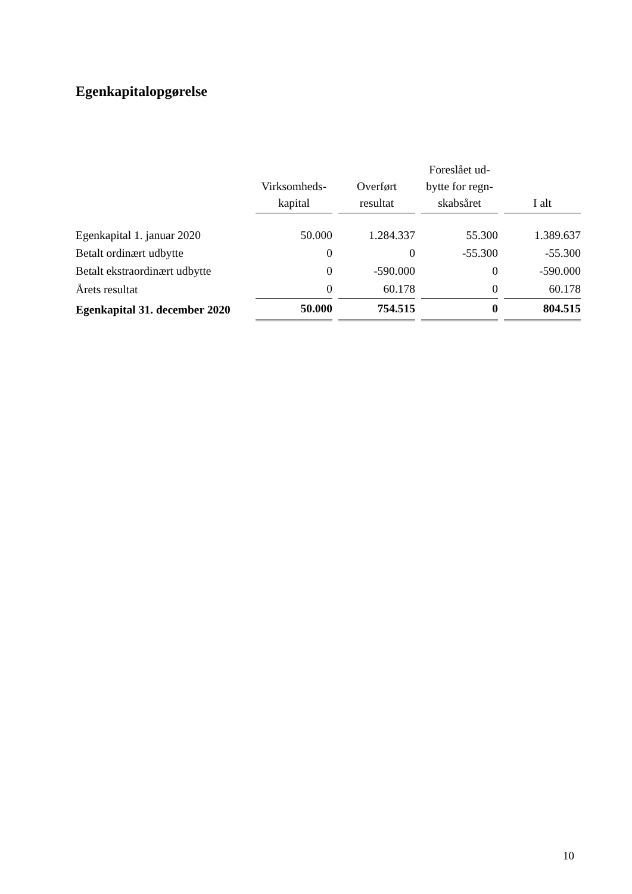Egenkapitalopgørelse
| | Virksomheds- kapital | Overført resultat | Foreslået ud- bytte for regn- skabsåret | I alt |
| --- | --- | --- | --- | --- |
| Egenkapital 1. januar 2020 | 50.000 | 1.284.337 | 55.300 | 1.389.637 |
| Betalt ordinært udbytte | 0 | 0 | -55.300 | -55.300 |
| Betalt ekstraordinært udbytte | 0 | -590.000 | 0 | -590.000 |
| Årets resultat | 0 | 60.178 | 0 | 60.178 |
| Egenkapital 31. december 2020 | 50.000 | 754.515 | 0 | 804.515 |
10